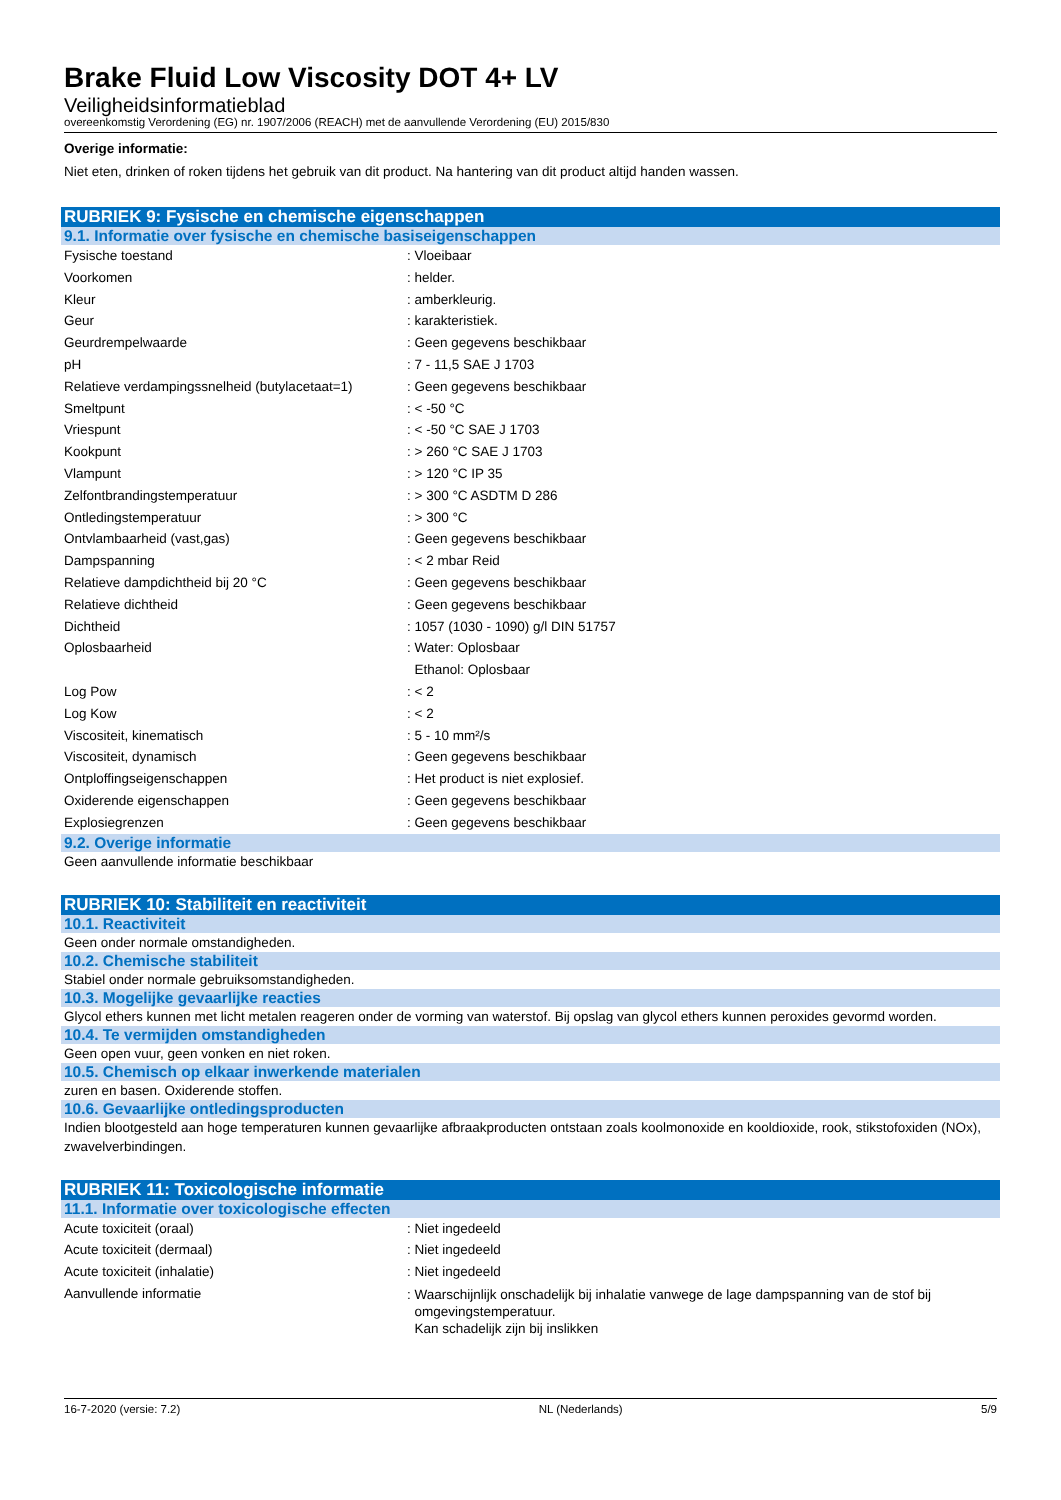Brake Fluid Low Viscosity DOT 4+ LV
Veiligheidsinformatieblad
overeenkomstig Verordening (EG) nr. 1907/2006 (REACH) met de aanvullende Verordening (EU) 2015/830
Overige informatie:
Niet eten, drinken of roken tijdens het gebruik van dit product. Na hantering van dit product altijd handen wassen.
RUBRIEK 9: Fysische en chemische eigenschappen
9.1. Informatie over fysische en chemische basiseigenschappen
| Fysische toestand | : Vloeibaar |
| Voorkomen | : helder. |
| Kleur | : amberkleurig. |
| Geur | : karakteristiek. |
| Geurdrempelwaarde | : Geen gegevens beschikbaar |
| pH | : 7 - 11,5 SAE J 1703 |
| Relatieve verdampingssnelheid (butylacetaat=1) | : Geen gegevens beschikbaar |
| Smeltpunt | : < -50 °C |
| Vriespunt | : < -50 °C SAE J 1703 |
| Kookpunt | : > 260 °C SAE J 1703 |
| Vlampunt | : > 120 °C IP 35 |
| Zelfontbrandingstemperatuur | : > 300 °C ASDTM D 286 |
| Ontledingstemperatuur | : > 300 °C |
| Ontvlambaarheid (vast,gas) | : Geen gegevens beschikbaar |
| Dampspanning | : < 2 mbar Reid |
| Relatieve dampdichtheid bij 20 °C | : Geen gegevens beschikbaar |
| Relatieve dichtheid | : Geen gegevens beschikbaar |
| Dichtheid | : 1057 (1030 - 1090) g/l DIN 51757 |
| Oplosbaarheid | : Water: Oplosbaar Ethanol: Oplosbaar |
| Log Pow | : < 2 |
| Log Kow | : < 2 |
| Viscositeit, kinematisch | : 5 - 10 mm²/s |
| Viscositeit, dynamisch | : Geen gegevens beschikbaar |
| Ontploffingseigenschappen | : Het product is niet explosief. |
| Oxiderende eigenschappen | : Geen gegevens beschikbaar |
| Explosiegrenzen | : Geen gegevens beschikbaar |
9.2. Overige informatie
Geen aanvullende informatie beschikbaar
RUBRIEK 10: Stabiliteit en reactiviteit
10.1. Reactiviteit
Geen onder normale omstandigheden.
10.2. Chemische stabiliteit
Stabiel onder normale gebruiksomstandigheden.
10.3. Mogelijke gevaarlijke reacties
Glycol ethers kunnen met licht metalen reageren onder de vorming van waterstof. Bij opslag van glycol ethers kunnen peroxides gevormd worden.
10.4. Te vermijden omstandigheden
Geen open vuur, geen vonken en niet roken.
10.5. Chemisch op elkaar inwerkende materialen
zuren en basen. Oxiderende stoffen.
10.6. Gevaarlijke ontledingsproducten
Indien blootgesteld aan hoge temperaturen kunnen gevaarlijke afbraakproducten ontstaan zoals koolmonoxide en kooldioxide, rook, stikstofoxiden (NOx), zwavelverbindingen.
RUBRIEK 11: Toxicologische informatie
11.1. Informatie over toxicologische effecten
| Acute toxiciteit (oraal) | : Niet ingedeeld |
| Acute toxiciteit (dermaal) | : Niet ingedeeld |
| Acute toxiciteit (inhalatie) | : Niet ingedeeld |
| Aanvullende informatie | : Waarschijnlijk onschadelijk bij inhalatie vanwege de lage dampspanning van de stof bij omgevingstemperatuur. Kan schadelijk zijn bij inslikken |
16-7-2020 (versie: 7.2) NL (Nederlands) 5/9